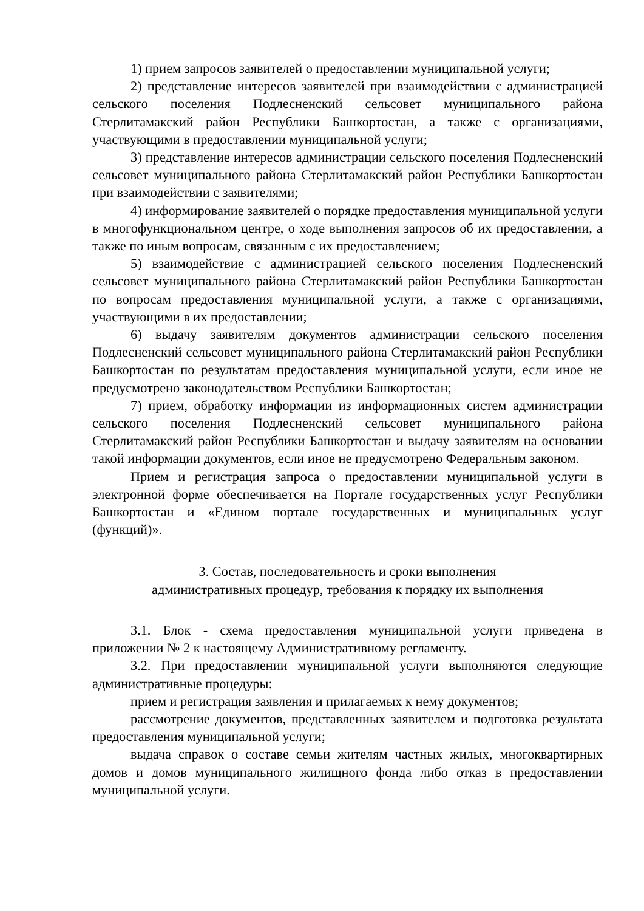1) прием запросов заявителей о предоставлении муниципальной услуги;
2) представление интересов заявителей при взаимодействии с администрацией сельского поселения Подлесненский сельсовет муниципального района Стерлитамакский район Республики Башкортостан, а также с организациями, участвующими в предоставлении муниципальной услуги;
3) представление интересов администрации сельского поселения Подлесненский сельсовет муниципального района Стерлитамакский район Республики Башкортостан при взаимодействии с заявителями;
4) информирование заявителей о порядке предоставления муниципальной услуги в многофункциональном центре, о ходе выполнения запросов об их предоставлении, а также по иным вопросам, связанным с их предоставлением;
5) взаимодействие с администрацией сельского поселения Подлесненский сельсовет муниципального района Стерлитамакский район Республики Башкортостан по вопросам предоставления муниципальной услуги, а также с организациями, участвующими в их предоставлении;
6) выдачу заявителям документов администрации сельского поселения Подлесненский сельсовет муниципального района Стерлитамакский район Республики Башкортостан по результатам предоставления муниципальной услуги, если иное не предусмотрено законодательством Республики Башкортостан;
7) прием, обработку информации из информационных систем администрации сельского поселения Подлесненский сельсовет муниципального района Стерлитамакский район Республики Башкортостан и выдачу заявителям на основании такой информации документов, если иное не предусмотрено Федеральным законом.
Прием и регистрация запроса о предоставлении муниципальной услуги в электронной форме обеспечивается на Портале государственных услуг Республики Башкортостан и «Едином портале государственных и муниципальных услуг (функций)».
3. Состав, последовательность и сроки выполнения
административных процедур, требования к порядку их выполнения
3.1. Блок - схема предоставления муниципальной услуги приведена в приложении № 2 к настоящему Административному регламенту.
3.2. При предоставлении муниципальной услуги выполняются следующие административные процедуры:
прием и регистрация заявления и прилагаемых к нему документов;
рассмотрение документов, представленных заявителем и подготовка результата предоставления муниципальной услуги;
выдача справок о составе семьи жителям частных жилых, многоквартирных домов и домов муниципального жилищного фонда либо отказ в предоставлении муниципальной услуги.